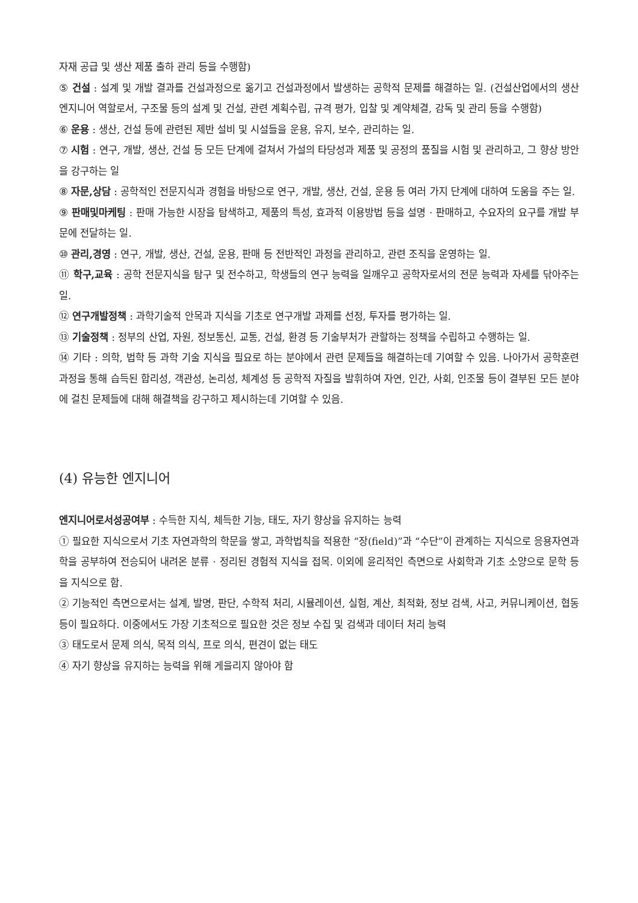자재 공급 및 생산 제품 출하 관리 등을 수행함)
⑤ 건설 : 설계 및 개발 결과를 건설과정으로 옮기고 건설과정에서 발생하는 공학적 문제를 해결하는 일. (건설산업에서의 생산 엔지니어 역할로서, 구조물 등의 설계 및 건설, 관련 계획수립, 규격 평가, 입찰 및 계약체결, 감독 및 관리 등을 수행함)
⑥ 운용 : 생산, 건설 등에 관련된 제반 설비 및 시설들을 운용, 유지, 보수, 관리하는 일.
⑦ 시험 : 연구, 개발, 생산, 건설 등 모든 단계에 걸쳐서 가설의 타당성과 제품 및 공정의 품질을 시험 및 관리하고, 그 향상 방안을 강구하는 일
⑧ 자문,상담 : 공학적인 전문지식과 경험을 바탕으로 연구, 개발, 생산, 건설, 운용 등 여러 가지 단계에 대하여 도움을 주는 일.
⑨ 판매및마케팅 : 판매 가능한 시장을 탐색하고, 제품의 특성, 효과적 이용방법 등을 설명 · 판매하고, 수요자의 요구를 개발 부문에 전달하는 일.
⑩ 관리,경영 : 연구, 개발, 생산, 건설, 운용, 판매 등 전반적인 과정을 관리하고, 관련 조직을 운영하는 일.
⑪ 학구,교육 : 공학 전문지식을 탐구 및 전수하고, 학생들의 연구 능력을 일깨우고 공학자로서의 전문 능력과 자세를 닦아주는 일.
⑫ 연구개발정책 : 과학기술적 안목과 지식을 기초로 연구개발 과제를 선정, 투자를 평가하는 일.
⑬ 기술정책 : 정부의 산업, 자원, 정보통신, 교통, 건설, 환경 등 기술부처가 관할하는 정책을 수립하고 수행하는 일.
⑭ 기타 : 의학, 법학 등 과학 기술 지식을 필요로 하는 분야에서 관련 문제들을 해결하는데 기여할 수 있음. 나아가서 공학훈련과정을 통해 습득된 합리성, 객관성, 논리성, 체계성 등 공학적 자질을 발휘하여 자연, 인간, 사회, 인조물 등이 결부된 모든 분야에 걸친 문제들에 대해 해결책을 강구하고 제시하는데 기여할 수 있음.
(4) 유능한 엔지니어
엔지니어로서성공여부 : 수득한 지식, 체득한 기능, 태도, 자기 향상을 유지하는 능력
① 필요한 지식으로서 기초 자연과학의 학문을 쌓고, 과학법칙을 적용한 “장(field)”과 “수단”이 관계하는 지식으로 응용자연과학을 공부하여 전승되어 내려온 분류 · 정리된 경험적 지식을 접목. 이외에 윤리적인 측면으로 사회학과 기초 소양으로 문학 등을 지식으로 함.
② 기능적인 측면으로서는 설계, 발명, 판단, 수학적 처리, 시뮬레이션, 실험, 계산, 최적화, 정보 검색, 사고, 커뮤니케이션, 협동 등이 필요하다. 이중에서도 가장 기초적으로 필요한 것은 정보 수집 및 검색과 데이터 처리 능력
③ 태도로서 문제 의식, 목적 의식, 프로 의식, 편견이 없는 태도
④ 자기 향상을 유지하는 능력을 위해 게을리지 않아야 함